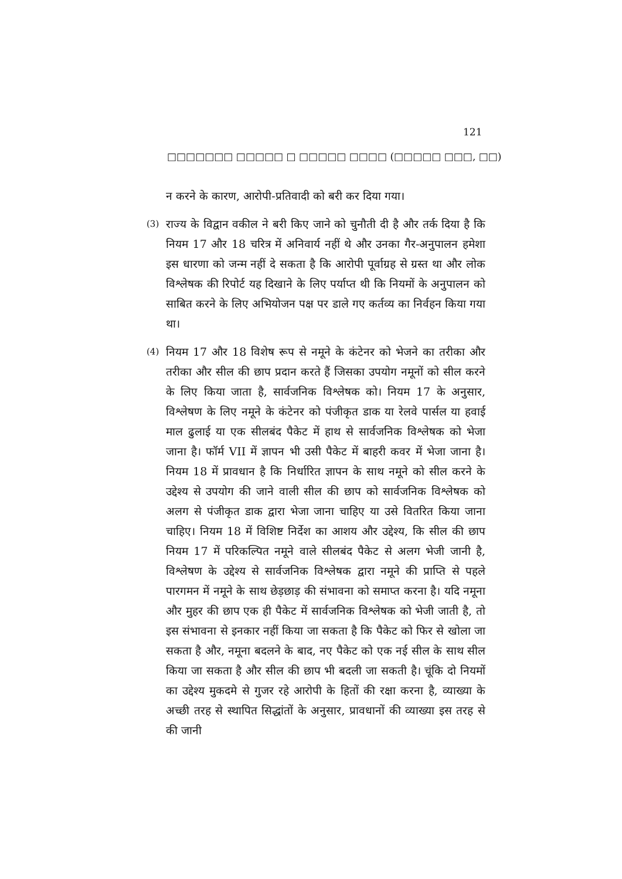121
□□□□□□□ □□□□□ □ □□□□□ □□□□ (□□□□□ □□□, □□)
न करने के कारण, आरोपी-प्रतिवादी को बरी कर दिया गया।
(3)
राज्य के विद्वान वकील ने बरी किए जाने को चुनौती दी है और तर्क दिया है कि नियम 17 और 18 चरित्र में अनिवार्य नहीं थे और उनका गैर-अनुपालन हमेशा इस धारणा को जन्म नहीं दे सकता है कि आरोपी पूर्वाग्रह से ग्रस्त था और लोक विश्लेषक की रिपोर्ट यह दिखाने के लिए पर्याप्त थी कि नियमों के अनुपालन को साबित करने के लिए अभियोजन पक्ष पर डाले गए कर्तव्य का निर्वहन किया गया था।
(4)
नियम 17 और 18 विशेष रूप से नमूने के कंटेनर को भेजने का तरीका और तरीका और सील की छाप प्रदान करते हैं जिसका उपयोग नमूनों को सील करने के लिए किया जाता है, सार्वजनिक विश्लेषक को। नियम 17 के अनुसार, विश्लेषण के लिए नमूने के कंटेनर को पंजीकृत डाक या रेलवे पार्सल या हवाई माल ढुलाई या एक सीलबंद पैकेट में हाथ से सार्वजनिक विश्लेषक को भेजा जाना है। फॉर्म VII में ज्ञापन भी उसी पैकेट में बाहरी कवर में भेजा जाना है। नियम 18 में प्रावधान है कि निर्धारित ज्ञापन के साथ नमूने को सील करने के उद्देश्य से उपयोग की जाने वाली सील की छाप को सार्वजनिक विश्लेषक को अलग से पंजीकृत डाक द्वारा भेजा जाना चाहिए या उसे वितरित किया जाना चाहिए। नियम 18 में विशिष्ट निर्देश का आशय और उद्देश्य, कि सील की छाप नियम 17 में परिकल्पित नमूने वाले सीलबंद पैकेट से अलग भेजी जानी है, विश्लेषण के उद्देश्य से सार्वजनिक विश्लेषक द्वारा नमूने की प्राप्ति से पहले पारगमन में नमूने के साथ छेड़छाड़ की संभावना को समाप्त करना है। यदि नमूना और मुहर की छाप एक ही पैकेट में सार्वजनिक विश्लेषक को भेजी जाती है, तो इस संभावना से इनकार नहीं किया जा सकता है कि पैकेट को फिर से खोला जा सकता है और, नमूना बदलने के बाद, नए पैकेट को एक नई सील के साथ सील किया जा सकता है और सील की छाप भी बदली जा सकती है। चूंकि दो नियमों का उद्देश्य मुकदमे से गुजर रहे आरोपी के हितों की रक्षा करना है, व्याख्या के अच्छी तरह से स्थापित सिद्धांतों के अनुसार, प्रावधानों की व्याख्या इस तरह से की जानी